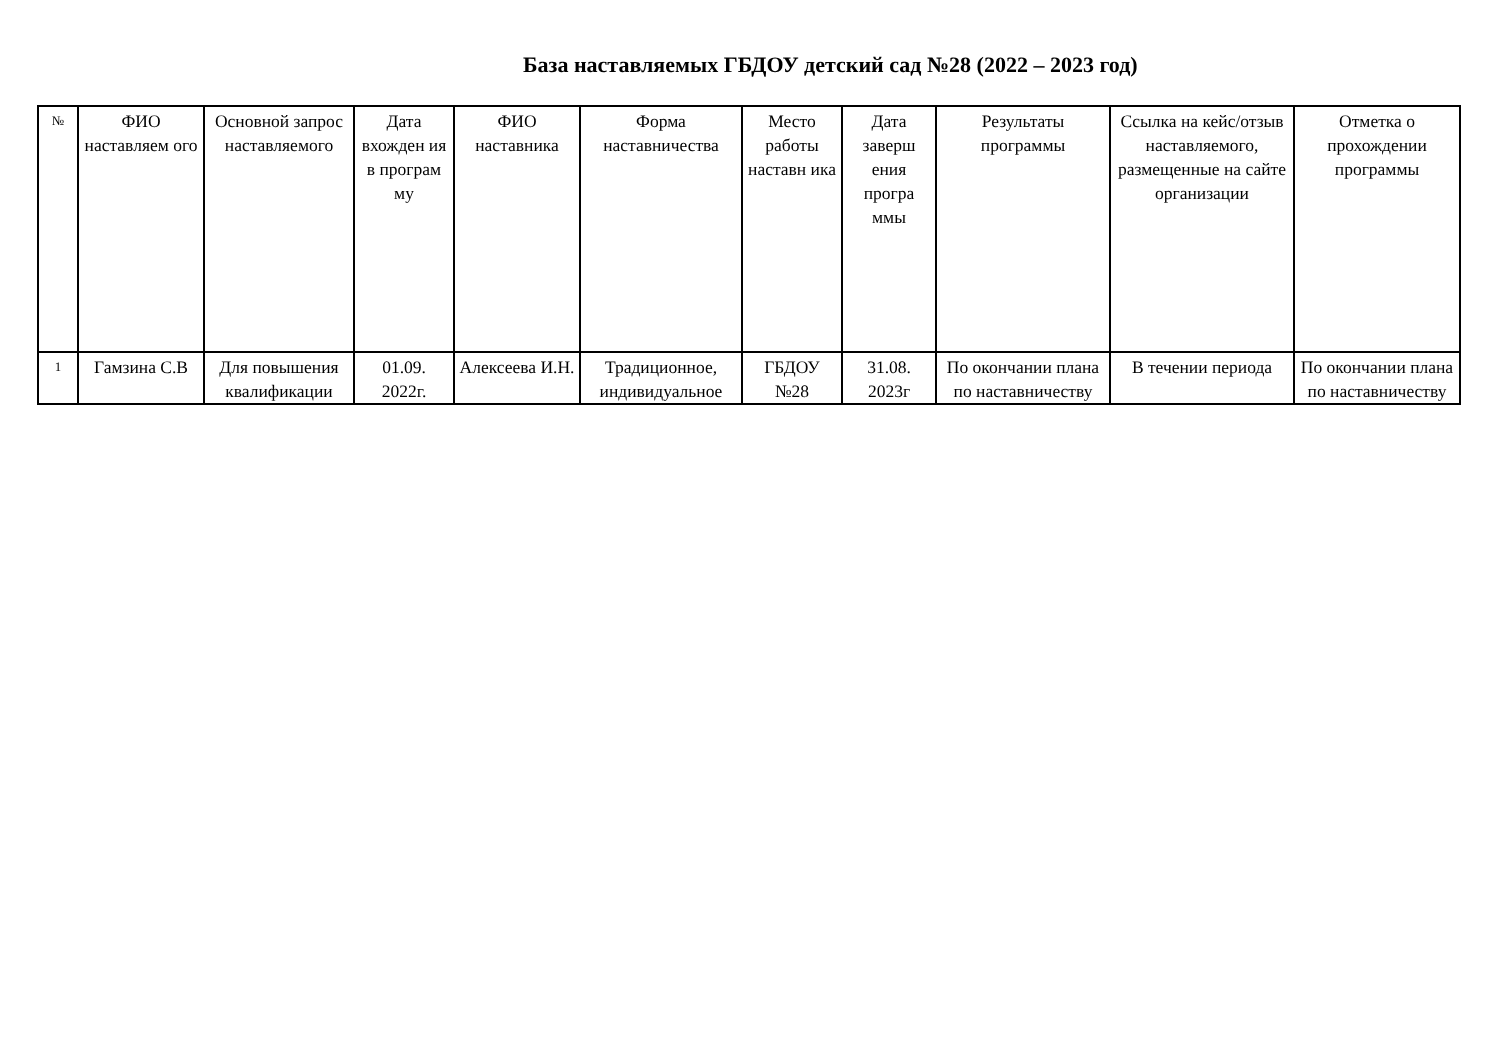База наставляемых ГБДОУ детский сад №28 (2022 – 2023 год)
| № | ФИО наставляем ого | Основной запрос наставляемого | Дата вхожден ия в програм му | ФИО наставника | Форма наставничества | Место работы наставн ика | Дата заверш ения програ ммы | Результаты программы | Ссылка на кейс/отзыв наставляемого, размещенные на сайте организации | Отметка о прохождении программы |
| --- | --- | --- | --- | --- | --- | --- | --- | --- | --- | --- |
| 1 | Гамзина С.В | Для повышения квалификации | 01.09. 2022г. | Алексеева И.Н. | Традиционное, индивидуальное | ГБДОУ №28 | 31.08. 2023г | По окончании плана по наставничеству | В течении периода | По окончании плана по наставничеству |